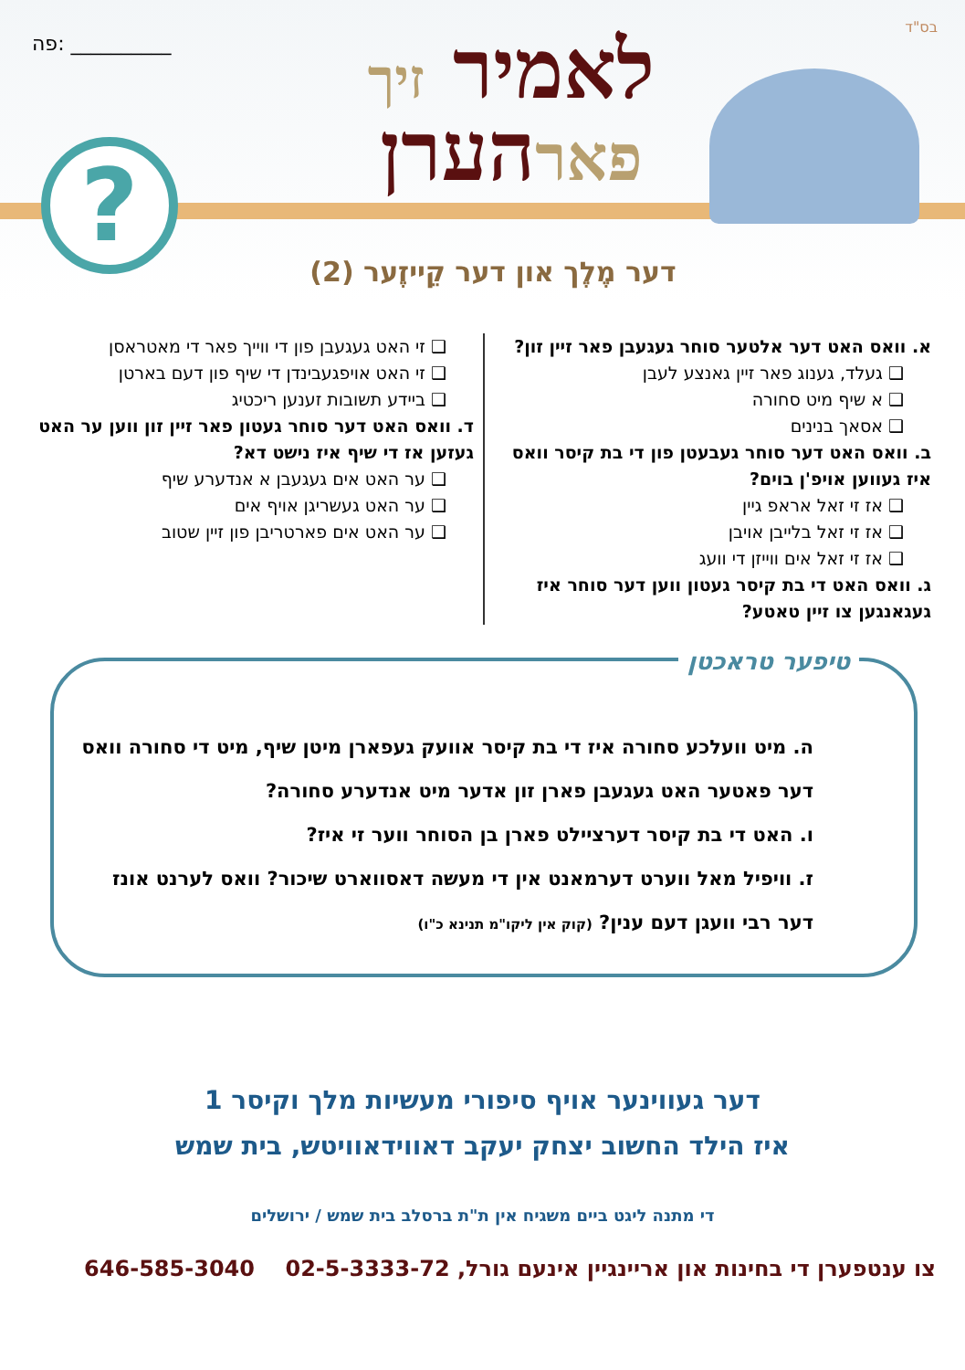בס"ד
פה: __________
לאמיר זיך
פארהערן
?
דער מֶלֶך און דער קֵייזֶער (2)
א. וואס האט דער אלטער סוחר געגעבן פאר זיין זון?
❑ געלד, גענוג פאר זיין גאנצע לעבן
❑ א שיף מיט סחורה
❑ אסאך בנינים
ב. וואס האט דער סוחר געבעטן פון די בת קיסר וואס איז געווען אויפ'ן בוים?
❑ אז זי זאל אראפ גיין
❑ אז זי זאל בלייבן אויבן
❑ אז זי זאל אים ווייזן די וועג
ג. וואס האט די בת קיסר געטון ווען דער סוחר איז געגאנגען צו זיין טאטע?
❑ זי האט געגעבן פון די ווייך פאר די מאטראסן
❑ זי האט אויפגעבינדן די שיף פון דעם בארטן
❑ ביידע תשובות זענען ריכטיג
ד. וואס האט דער סוחר געטון פאר זיין זון ווען ער האט געזען אז די שיף איז נישט דא?
❑ ער האט אים געגעבן א אנדערע שיף
❑ ער האט געשריגן אויף אים
❑ ער האט אים פארטריבן פון זיין שטוב
טיפער טראכטן
ה. מיט וועלכע סחורה איז די בת קיסר אוועק געפארן מיטן שיף, מיט די סחורה וואס דער פאטער האט געגעבן פארן זון אדער מיט אנדערע סחורה?
ו. האט די בת קיסר דערציילט פארן בן הסוחר ווער זי איז?
ז. וויפיל מאל ווערט דערמאנט אין די מעשה דאסווארט שיכור? וואס לערנט אונז דער רבי וועגן דעם ענין? (קוק אין ליקו"מ תנינא כ"ו)
דער געווינער אויף סיפורי מעשיות מלך וקיסר 1
איז הילד החשוב יצחק יעקב דאווידאוויטש, בית שמש
די מתנה ליגט ביים משגיח אין ת"ת ברסלב בית שמש / ירושלים
צו ענטפערן די בחינות און אריינגיין אינעם גורל, 02-5-3333-72 646-585-3040